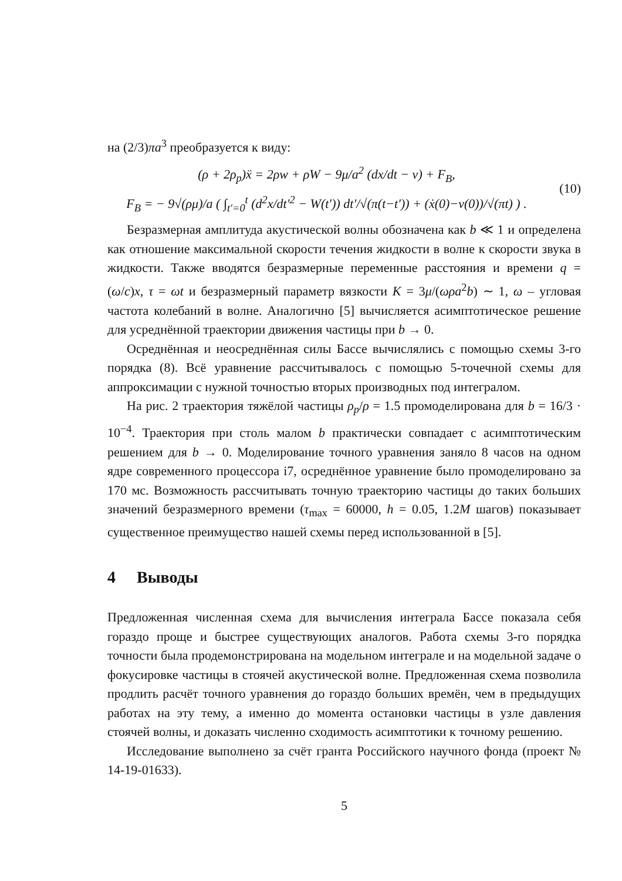на (2/3)πa<sup>3</sup> преобразуется к виду:
(ρ + 2ρ<sub>p</sub>)ẍ = 2ρw + ρW − 9μ/a<sup>2</sup> (dx/dt − v) + F<sub>B</sub>,
F<sub>B</sub> = − 9√(ρμ)/a ( ∫<sub>t′=0</sub><sup>t</sup> (d<sup>2</sup>x/dt′<sup>2</sup> − W(t′)) dt′/√(π(t−t′)) + (ẋ(0)−v(0))/√(πt) ) .
(10)
Безразмерная амплитуда акустической волны обозначена как b ≪ 1 и определена как отношение максимальной скорости течения жидкости в волне к скорости звука в жидкости. Также вводятся безразмерные переменные расстояния и времени q = (ω/c)x, τ = ωt и безразмерный параметр вязкости K = 3μ/(ωρa<sup>2</sup>b) ∼ 1, ω – угловая частота колебаний в волне. Аналогично [5] вычисляется асимптотическое решение для усреднённой траектории движения частицы при b → 0.
Осреднённая и неосреднённая силы Бассе вычислялись с помощью схемы 3-го порядка (8). Всё уравнение рассчитывалось с помощью 5-точечной схемы для аппроксимации с нужной точностью вторых производных под интегралом.
На рис. 2 траектория тяжёлой частицы ρ<sub>p</sub>/ρ = 1.5 промоделирована для b = 16/3 · 10<sup>−4</sup>. Траектория при столь малом b практически совпадает с асимптотическим решением для b → 0. Моделирование точного уравнения заняло 8 часов на одном ядре современного процессора i7, осреднённое уравнение было промоделировано за 170 мс. Возможность рассчитывать точную траекторию частицы до таких больших значений безразмерного времени (τ<sub>max</sub> = 60000, h = 0.05, 1.2M шагов) показывает существенное преимущество нашей схемы перед использованной в [5].
4 Выводы
Предложенная численная схема для вычисления интеграла Бассе показала себя гораздо проще и быстрее существующих аналогов. Работа схемы 3-го порядка точности была продемонстрирована на модельном интеграле и на модельной задаче о фокусировке частицы в стоячей акустической волне. Предложенная схема позволила продлить расчёт точного уравнения до гораздо больших времён, чем в предыдущих работах на эту тему, а именно до момента остановки частицы в узле давления стоячей волны, и доказать численно сходимость асимптотики к точному решению.
Исследование выполнено за счёт гранта Российского научного фонда (проект № 14-19-01633).
5